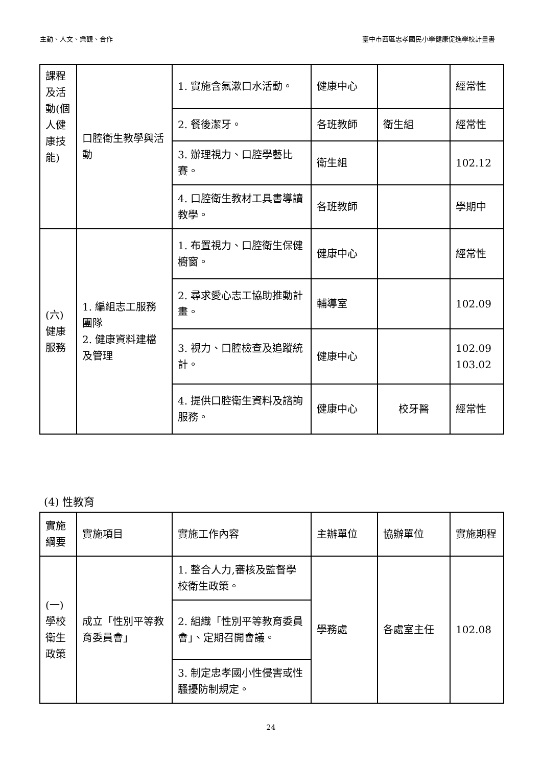主動、人文、樂觀、合作 臺中市西區忠孝國民小學健康促進學校計畫書
| 課程及活動(個人健康技能) | 口腔衛生教學與活動 | 1. 實施含氟漱口水活動。 | 健康中心 | | 經常性 |
| | | 2. 餐後潔牙。 | 各班教師 | 衛生組 | 經常性 |
| | | 3. 辦理視力、口腔學藝比賽。 | 衛生組 | | 102.12 |
| | | 4. 口腔衛生教材工具書導讀教學。 | 各班教師 | | 學期中 |
| (六) 健康服務 | 1. 編組志工服務團隊 2. 健康資料建檔及管理 | 1. 布置視力、口腔衛生保健櫥窗。 | 健康中心 | | 經常性 |
| | | 2. 尋求愛心志工協助推動計畫。 | 輔導室 | | 102.09 |
| | | 3. 視力、口腔檢查及追蹤統計。 | 健康中心 | | 102.09 103.02 |
| | | 4. 提供口腔衛生資料及諮詢服務。 | 健康中心 | 校牙醫 | 經常性 |
(4) 性教育
| 實施綱要 | 實施項目 | 實施工作內容 | 主辦單位 | 協辦單位 | 實施期程 |
| (一) 學校衛生政策 | 成立「性別平等教育委員會」 | 1. 整合人力,審核及監督學校衛生政策。 | 學務處 | 各處室主任 | 102.08 |
| | | 2. 組織「性別平等教育委員會」、定期召開會議。 | | | |
| | | 3. 制定忠孝國小性侵害或性騷擾防制規定。 | | | |
24